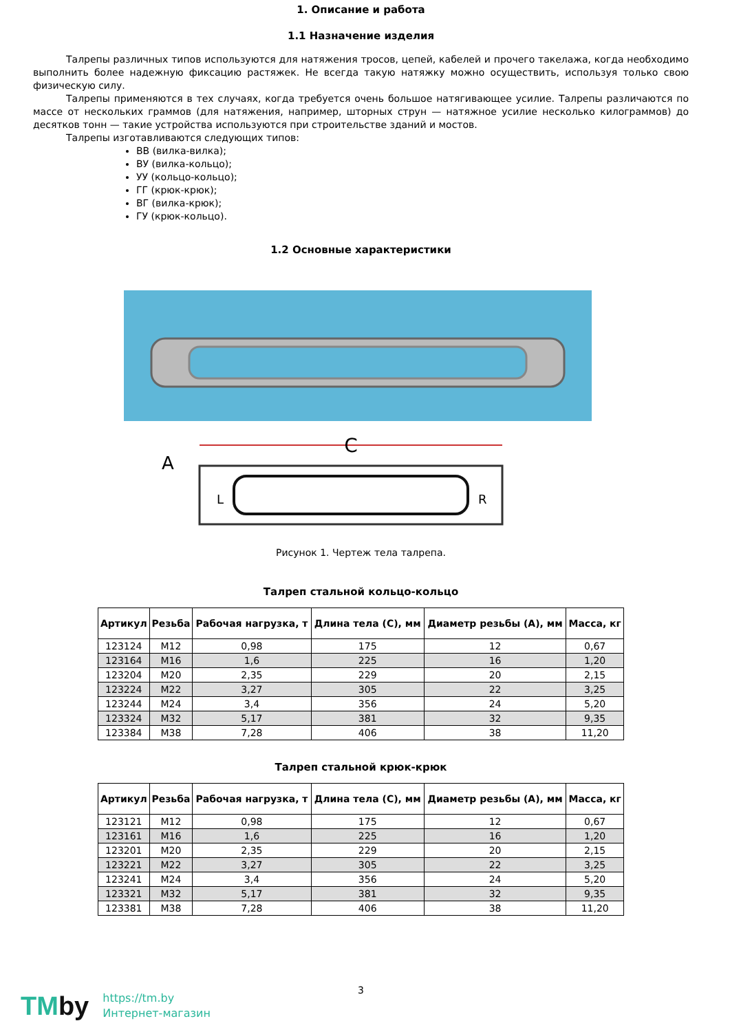1. Описание и работа
1.1 Назначение изделия
Талрепы различных типов используются для натяжения тросов, цепей, кабелей и прочего такелажа, когда необходимо выполнить более надежную фиксацию растяжек. Не всегда такую натяжку можно осуществить, используя только свою физическую силу.
Талрепы применяются в тех случаях, когда требуется очень большое натягивающее усилие. Талрепы различаются по массе от нескольких граммов (для натяжения, например, шторных струн — натяжное усилие несколько килограммов) до десятков тонн — такие устройства используются при строительстве зданий и мостов.
Талрепы изготавливаются следующих типов:
ВВ (вилка-вилка);
ВУ (вилка-кольцо);
УУ (кольцо-кольцо);
ГГ (крюк-крюк);
ВГ (вилка-крюк);
ГУ (крюк-кольцо).
1.2 Основные характеристики
C
A
L
R
Рисунок 1. Чертеж тела талрепа.
Талреп стальной кольцо-кольцо
| Артикул | Резьба | Рабочая нагрузка, т | Длина тела (С), мм | Диаметр резьбы (А), мм | Масса, кг |
| --- | --- | --- | --- | --- | --- |
| 123124 | М12 | 0,98 | 175 | 12 | 0,67 |
| 123164 | М16 | 1,6 | 225 | 16 | 1,20 |
| 123204 | М20 | 2,35 | 229 | 20 | 2,15 |
| 123224 | М22 | 3,27 | 305 | 22 | 3,25 |
| 123244 | М24 | 3,4 | 356 | 24 | 5,20 |
| 123324 | М32 | 5,17 | 381 | 32 | 9,35 |
| 123384 | М38 | 7,28 | 406 | 38 | 11,20 |
Талреп стальной крюк-крюк
| Артикул | Резьба | Рабочая нагрузка, т | Длина тела (С), мм | Диаметр резьбы (А), мм | Масса, кг |
| --- | --- | --- | --- | --- | --- |
| 123121 | М12 | 0,98 | 175 | 12 | 0,67 |
| 123161 | М16 | 1,6 | 225 | 16 | 1,20 |
| 123201 | М20 | 2,35 | 229 | 20 | 2,15 |
| 123221 | М22 | 3,27 | 305 | 22 | 3,25 |
| 123241 | М24 | 3,4 | 356 | 24 | 5,20 |
| 123321 | М32 | 5,17 | 381 | 32 | 9,35 |
| 123381 | М38 | 7,28 | 406 | 38 | 11,20 |
3
TMby
https://tm.by
Интернет-магазин